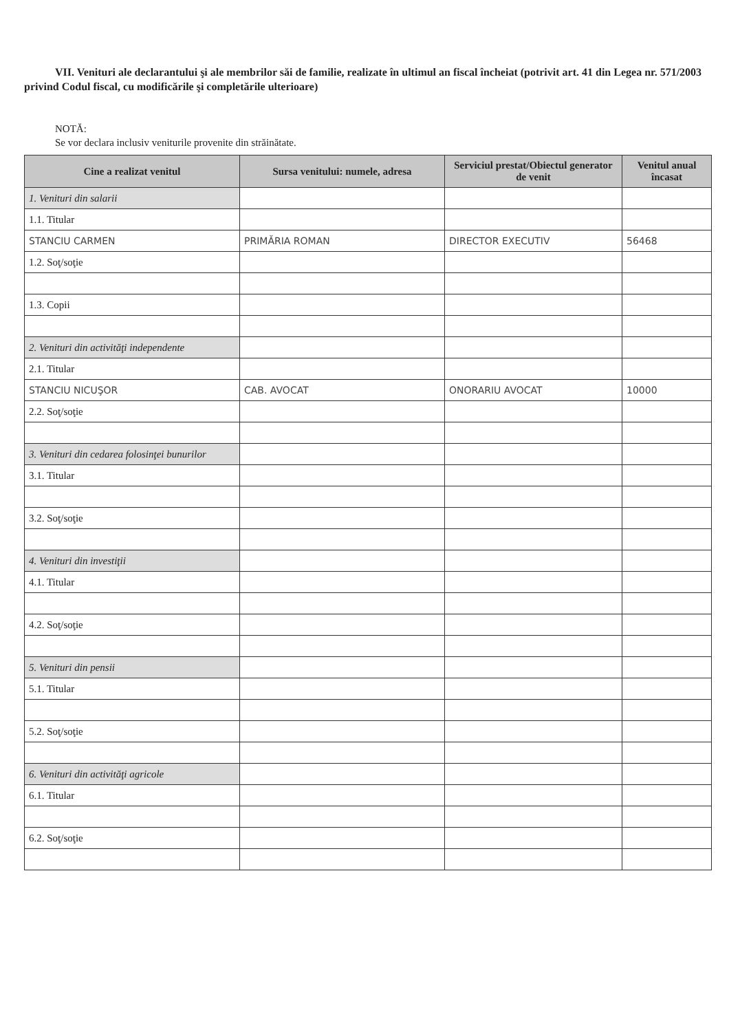VII. Venituri ale declarantului şi ale membrilor săi de familie, realizate în ultimul an fiscal încheiat (potrivit art. 41 din Legea nr. 571/2003 privind Codul fiscal, cu modificările şi completările ulterioare)
NOTĂ:
Se vor declara inclusiv veniturile provenite din străinătate.
| Cine a realizat venitul | Sursa venitului: numele, adresa | Serviciul prestat/Obiectul generator de venit | Venitul anual încasat |
| --- | --- | --- | --- |
| 1. Venituri din salarii | | | |
| 1.1. Titular | | | |
| STANCIU CARMEN | PRIMĂRIA ROMAN | DIRECTOR EXECUTIV | 56468 |
| 1.2. Soţ/soţie | | | |
| 1.3. Copii | | | |
| 2. Venituri din activităţi independente | | | |
| 2.1. Titular | | | |
| STANCIU NICUŞOR | CAB. AVOCAT | ONORARIU AVOCAT | 10000 |
| 2.2. Soţ/soţie | | | |
| 3. Venituri din cedarea folosinţei bunurilor | | | |
| 3.1. Titular | | | |
| 3.2. Soţ/soţie | | | |
| 4. Venituri din investiţii | | | |
| 4.1. Titular | | | |
| 4.2. Soţ/soţie | | | |
| 5. Venituri din pensii | | | |
| 5.1. Titular | | | |
| 5.2. Soţ/soţie | | | |
| 6. Venituri din activităţi agricole | | | |
| 6.1. Titular | | | |
| 6.2. Soţ/soţie | | | |